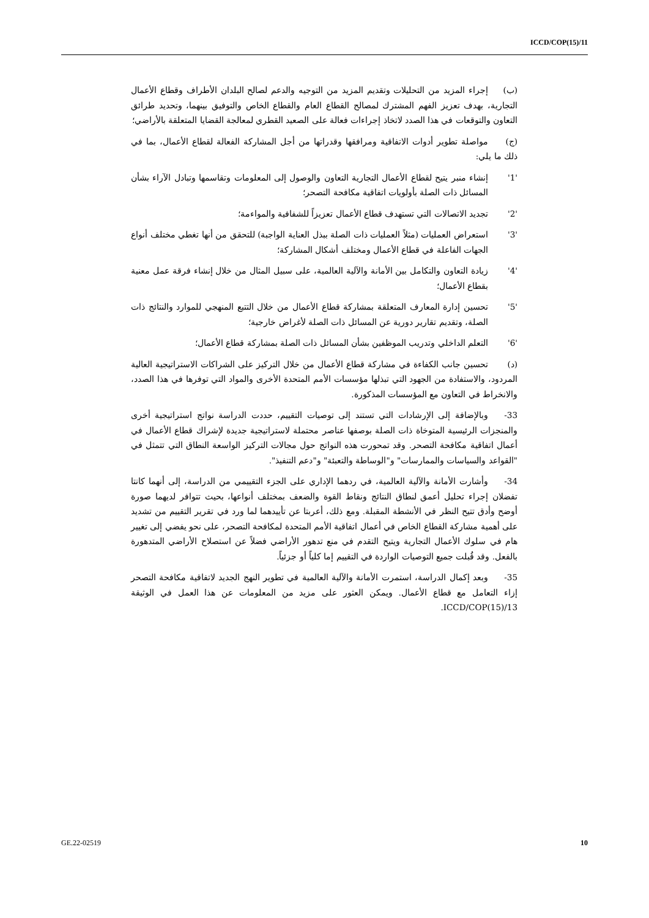ICCD/COP(15)/11
(ب) إجراء المزيد من التحليلات وتقديم المزيد من التوجيه والدعم لصالح البلدان الأطراف وقطاع الأعمال التجارية، بهدف تعزيز الفهم المشترك لمصالح القطاع العام والقطاع الخاص والتوفيق بينهما، وتحديد طرائق التعاون والتوقعات في هذا الصدد لاتخاذ إجراءات فعالة على الصعيد القطري لمعالجة القضايا المتعلقة بالأراضي؛
(ج) مواصلة تطوير أدوات الاتفاقية ومرافقها وقدراتها من أجل المشاركة الفعالة لقطاع الأعمال، بما في ذلك ما يلي:
'1'إنشاء منبر يتيح لقطاع الأعمال التجارية التعاون والوصول إلى المعلومات وتقاسمها وتبادل الآراء بشأن المسائل ذات الصلة بأولويات اتفاقية مكافحة التصحر؛
'2'تجديد الاتصالات التي تستهدف قطاع الأعمال تعزيزاً للشفافية والمواءمة؛
'3'استعراض العمليات (مثلاً العمليات ذات الصلة ببذل العناية الواجبة) للتحقق من أنها تغطي مختلف أنواع الجهات الفاعلة في قطاع الأعمال ومختلف أشكال المشاركة؛
'4'زيادة التعاون والتكامل بين الأمانة والآلية العالمية، على سبيل المثال من خلال إنشاء فرقة عمل معنية بقطاع الأعمال؛
'5'تحسين إدارة المعارف المتعلقة بمشاركة قطاع الأعمال من خلال التتبع المنهجي للموارد والنتائج ذات الصلة، وتقديم تقارير دورية عن المسائل ذات الصلة لأغراض خارجية؛
'6'التعلم الداخلي وتدريب الموظفين بشأن المسائل ذات الصلة بمشاركة قطاع الأعمال؛
(د) تحسين جانب الكفاءة في مشاركة قطاع الأعمال من خلال التركيز على الشراكات الاستراتيجية العالية المردود، والاستفادة من الجهود التي تبذلها مؤسسات الأمم المتحدة الأخرى والمواد التي توفرها في هذا الصدد، والانخراط في التعاون مع المؤسسات المذكورة.
33- وبالإضافة إلى الإرشادات التي تستند إلى توصيات التقييم، حددت الدراسة نواتج استراتيجية أخرى والمنجزات الرئيسية المتوخاة ذات الصلة بوصفها عناصر محتملة لاستراتيجية جديدة لإشراك قطاع الأعمال في أعمال اتفاقية مكافحة التصحر. وقد تمحورت هذه النواتج حول مجالات التركيز الواسعة النطاق التي تتمثل في "القواعد والسياسات والممارسات" و"الوساطة والتعبئة" و"دعم التنفيذ".
34- وأشارت الأمانة والآلية العالمية، في ردهما الإداري على الجزء التقييمي من الدراسة، إلى أنهما كانتا تفضلان إجراء تحليل أعمق لنطاق النتائج ونقاط القوة والضعف بمختلف أنواعها، بحيث تتوافر لديهما صورة أوضح وأدق تتيح النظر في الأنشطة المقبلة. ومع ذلك، أعربتا عن تأييدهما لما ورد في تقرير التقييم من تشديد على أهمية مشاركة القطاع الخاص في أعمال اتفاقية الأمم المتحدة لمكافحة التصحر، على نحو يفضي إلى تغيير هام في سلوك الأعمال التجارية ويتيح التقدم في منع تدهور الأراضي فضلاً عن استصلاح الأراضي المتدهورة بالفعل. وقد قُبلت جميع التوصيات الواردة في التقييم إما كلياً أو جزئياً.
35- وبعد إكمال الدراسة، استمرت الأمانة والآلية العالمية في تطوير النهج الجديد لاتفاقية مكافحة التصحر إزاء التعامل مع قطاع الأعمال. ويمكن العثور على مزيد من المعلومات عن هذا العمل في الوثيقة ICCD/COP(15)/13.
GE.22-02519 10